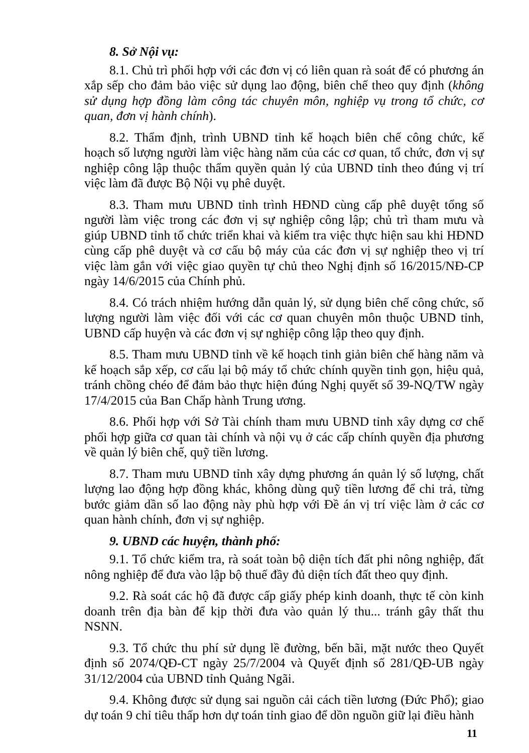8. Sở Nội vụ:
8.1. Chủ trì phối hợp với các đơn vị có liên quan rà soát để có phương án xắp sếp cho đảm bảo việc sử dụng lao động, biên chế theo quy định (không sử dụng hợp đồng làm công tác chuyên môn, nghiệp vụ trong tổ chức, cơ quan, đơn vị hành chính).
8.2. Thẩm định, trình UBND tỉnh kế hoạch biên chế công chức, kế hoạch số lượng người làm việc hàng năm của các cơ quan, tổ chức, đơn vị sự nghiệp công lập thuộc thẩm quyền quản lý của UBND tỉnh theo đúng vị trí việc làm đã được Bộ Nội vụ phê duyệt.
8.3. Tham mưu UBND tỉnh trình HĐND cùng cấp phê duyệt tổng số người làm việc trong các đơn vị sự nghiệp công lập; chủ trì tham mưu và giúp UBND tỉnh tổ chức triển khai và kiểm tra việc thực hiện sau khi HĐND cùng cấp phê duyệt và cơ cấu bộ máy của các đơn vị sự nghiệp theo vị trí việc làm gắn với việc giao quyền tự chủ theo Nghị định số 16/2015/NĐ-CP ngày 14/6/2015 của Chính phủ.
8.4. Có trách nhiệm hướng dẫn quản lý, sử dụng biên chế công chức, số lượng người làm việc đối với các cơ quan chuyên môn thuộc UBND tỉnh, UBND cấp huyện và các đơn vị sự nghiệp công lập theo quy định.
8.5. Tham mưu UBND tỉnh về kế hoạch tinh giản biên chế hàng năm và kế hoạch sắp xếp, cơ cấu lại bộ máy tổ chức chính quyền tinh gọn, hiệu quả, tránh chồng chéo để đảm bảo thực hiện đúng Nghị quyết số 39-NQ/TW ngày 17/4/2015 của Ban Chấp hành Trung ương.
8.6. Phối hợp với Sở Tài chính tham mưu UBND tỉnh xây dựng cơ chế phối hợp giữa cơ quan tài chính và nội vụ ở các cấp chính quyền địa phương về quản lý biên chế, quỹ tiền lương.
8.7. Tham mưu UBND tỉnh xây dựng phương án quản lý số lượng, chất lượng lao động hợp đồng khác, không dùng quỹ tiền lương để chi trả, từng bước giảm dần số lao động này phù hợp với Đề án vị trí việc làm ở các cơ quan hành chính, đơn vị sự nghiệp.
9. UBND các huyện, thành phố:
9.1. Tổ chức kiểm tra, rà soát toàn bộ diện tích đất phi nông nghiệp, đất nông nghiệp để đưa vào lập bộ thuế đầy đủ diện tích đất theo quy định.
9.2. Rà soát các hộ đã được cấp giấy phép kinh doanh, thực tế còn kinh doanh trên địa bàn để kịp thời đưa vào quản lý thu... tránh gây thất thu NSNN.
9.3. Tổ chức thu phí sử dụng lề đường, bến bãi, mặt nước theo Quyết định số 2074/QĐ-CT ngày 25/7/2004 và Quyết định số 281/QĐ-UB ngày 31/12/2004 của UBND tỉnh Quảng Ngãi.
9.4. Không được sử dụng sai nguồn cải cách tiền lương (Đức Phổ); giao dự toán 9 chỉ tiêu thấp hơn dự toán tỉnh giao để dồn nguồn giữ lại điều hành
11